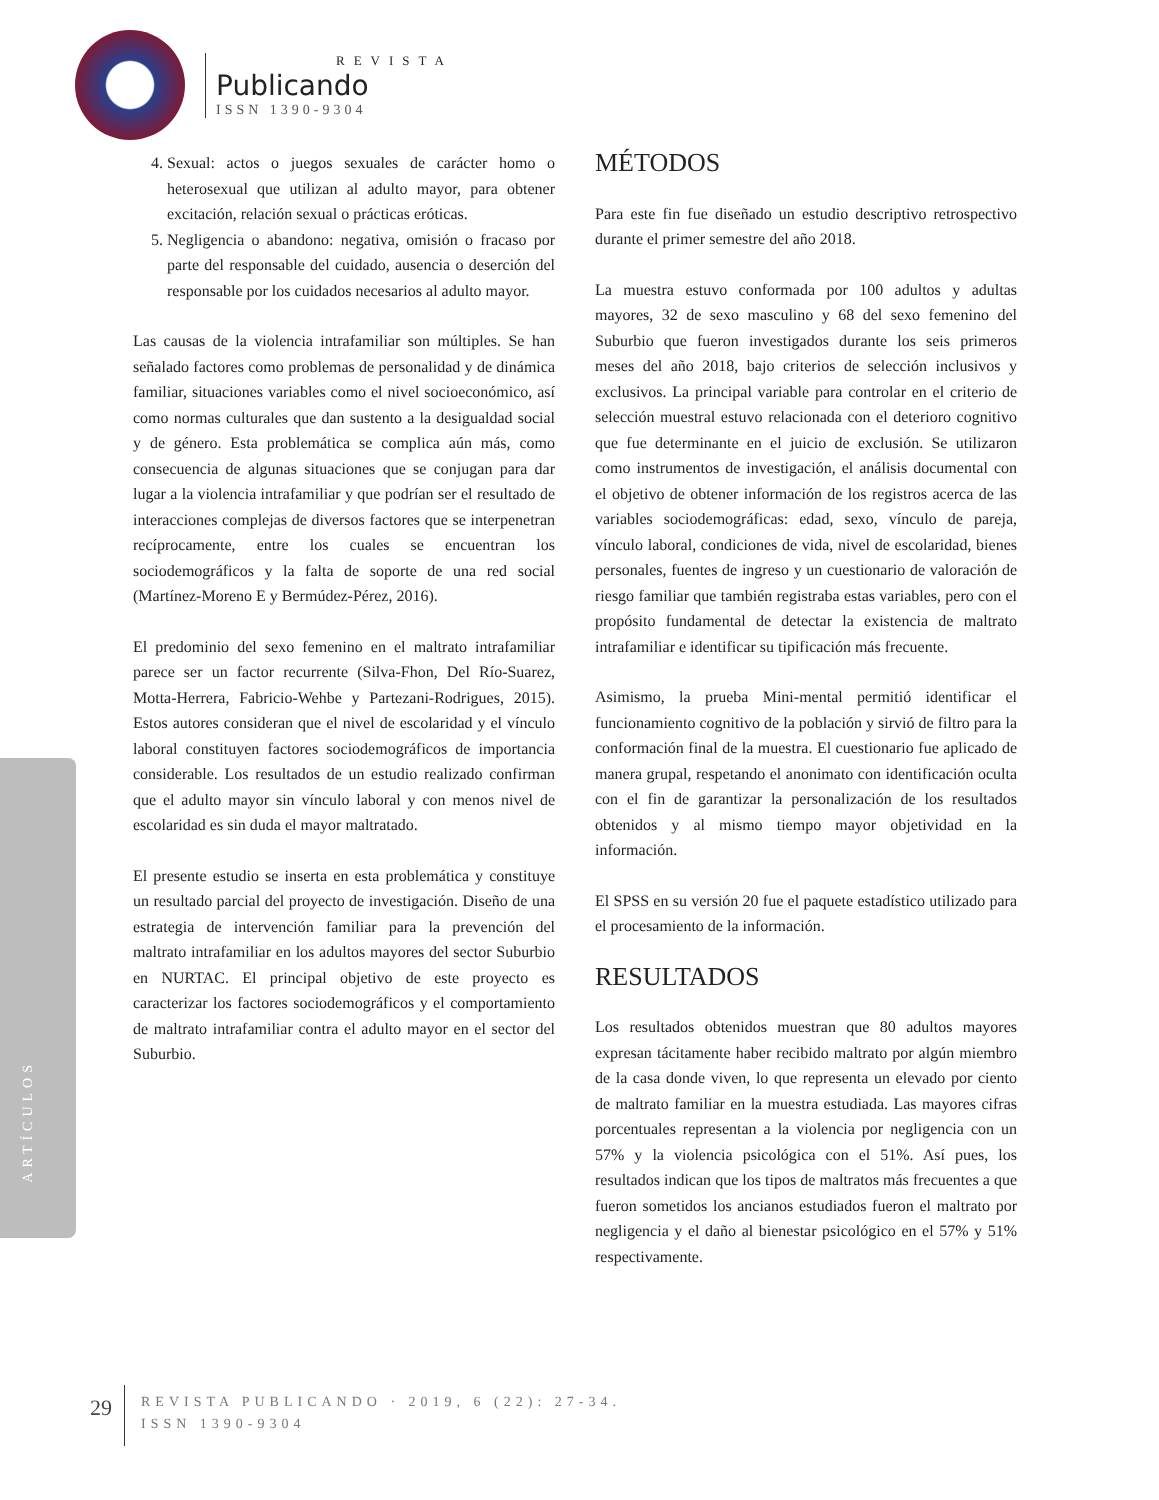REVISTA
Publicando
ISSN 1390-9304
ARTÍCULOS
4. Sexual: actos o juegos sexuales de carácter homo o heterosexual que utilizan al adulto mayor, para obtener excitación, relación sexual o prácticas eróticas.
5. Negligencia o abandono: negativa, omisión o fracaso por parte del responsable del cuidado, ausencia o deserción del responsable por los cuidados necesarios al adulto mayor.
Las causas de la violencia intrafamiliar son múltiples. Se han señalado factores como problemas de personalidad y de dinámica familiar, situaciones variables como el nivel socioeconómico, así como normas culturales que dan sustento a la desigualdad social y de género. Esta problemática se complica aún más, como consecuencia de algunas situaciones que se conjugan para dar lugar a la violencia intrafamiliar y que podrían ser el resultado de interacciones complejas de diversos factores que se interpenetran recíprocamente, entre los cuales se encuentran los sociodemográficos y la falta de soporte de una red social (Martínez-Moreno E y Bermúdez-Pérez, 2016).
El predominio del sexo femenino en el maltrato intrafamiliar parece ser un factor recurrente (Silva-Fhon, Del Río-Suarez, Motta-Herrera, Fabricio-Wehbe y Partezani-Rodrigues, 2015). Estos autores consideran que el nivel de escolaridad y el vínculo laboral constituyen factores sociodemográficos de importancia considerable. Los resultados de un estudio realizado confirman que el adulto mayor sin vínculo laboral y con menos nivel de escolaridad es sin duda el mayor maltratado.
El presente estudio se inserta en esta problemática y constituye un resultado parcial del proyecto de investigación. Diseño de una estrategia de intervención familiar para la prevención del maltrato intrafamiliar en los adultos mayores del sector Suburbio en NURTAC. El principal objetivo de este proyecto es caracterizar los factores sociodemográficos y el comportamiento de maltrato intrafamiliar contra el adulto mayor en el sector del Suburbio.
MÉTODOS
Para este fin fue diseñado un estudio descriptivo retrospectivo durante el primer semestre del año 2018.
La muestra estuvo conformada por 100 adultos y adultas mayores, 32 de sexo masculino y 68 del sexo femenino del Suburbio que fueron investigados durante los seis primeros meses del año 2018, bajo criterios de selección inclusivos y exclusivos. La principal variable para controlar en el criterio de selección muestral estuvo relacionada con el deterioro cognitivo que fue determinante en el juicio de exclusión. Se utilizaron como instrumentos de investigación, el análisis documental con el objetivo de obtener información de los registros acerca de las variables sociodemográficas: edad, sexo, vínculo de pareja, vínculo laboral, condiciones de vida, nivel de escolaridad, bienes personales, fuentes de ingreso y un cuestionario de valoración de riesgo familiar que también registraba estas variables, pero con el propósito fundamental de detectar la existencia de maltrato intrafamiliar e identificar su tipificación más frecuente.
Asimismo, la prueba Mini-mental permitió identificar el funcionamiento cognitivo de la población y sirvió de filtro para la conformación final de la muestra. El cuestionario fue aplicado de manera grupal, respetando el anonimato con identificación oculta con el fin de garantizar la personalización de los resultados obtenidos y al mismo tiempo mayor objetividad en la información.
El SPSS en su versión 20 fue el paquete estadístico utilizado para el procesamiento de la información.
RESULTADOS
Los resultados obtenidos muestran que 80 adultos mayores expresan tácitamente haber recibido maltrato por algún miembro de la casa donde viven, lo que representa un elevado por ciento de maltrato familiar en la muestra estudiada. Las mayores cifras porcentuales representan a la violencia por negligencia con un 57% y la violencia psicológica con el 51%. Así pues, los resultados indican que los tipos de maltratos más frecuentes a que fueron sometidos los ancianos estudiados fueron el maltrato por negligencia y el daño al bienestar psicológico en el 57% y 51% respectivamente.
29
REVISTA PUBLICANDO · 2019, 6 (22): 27-34.
ISSN 1390-9304